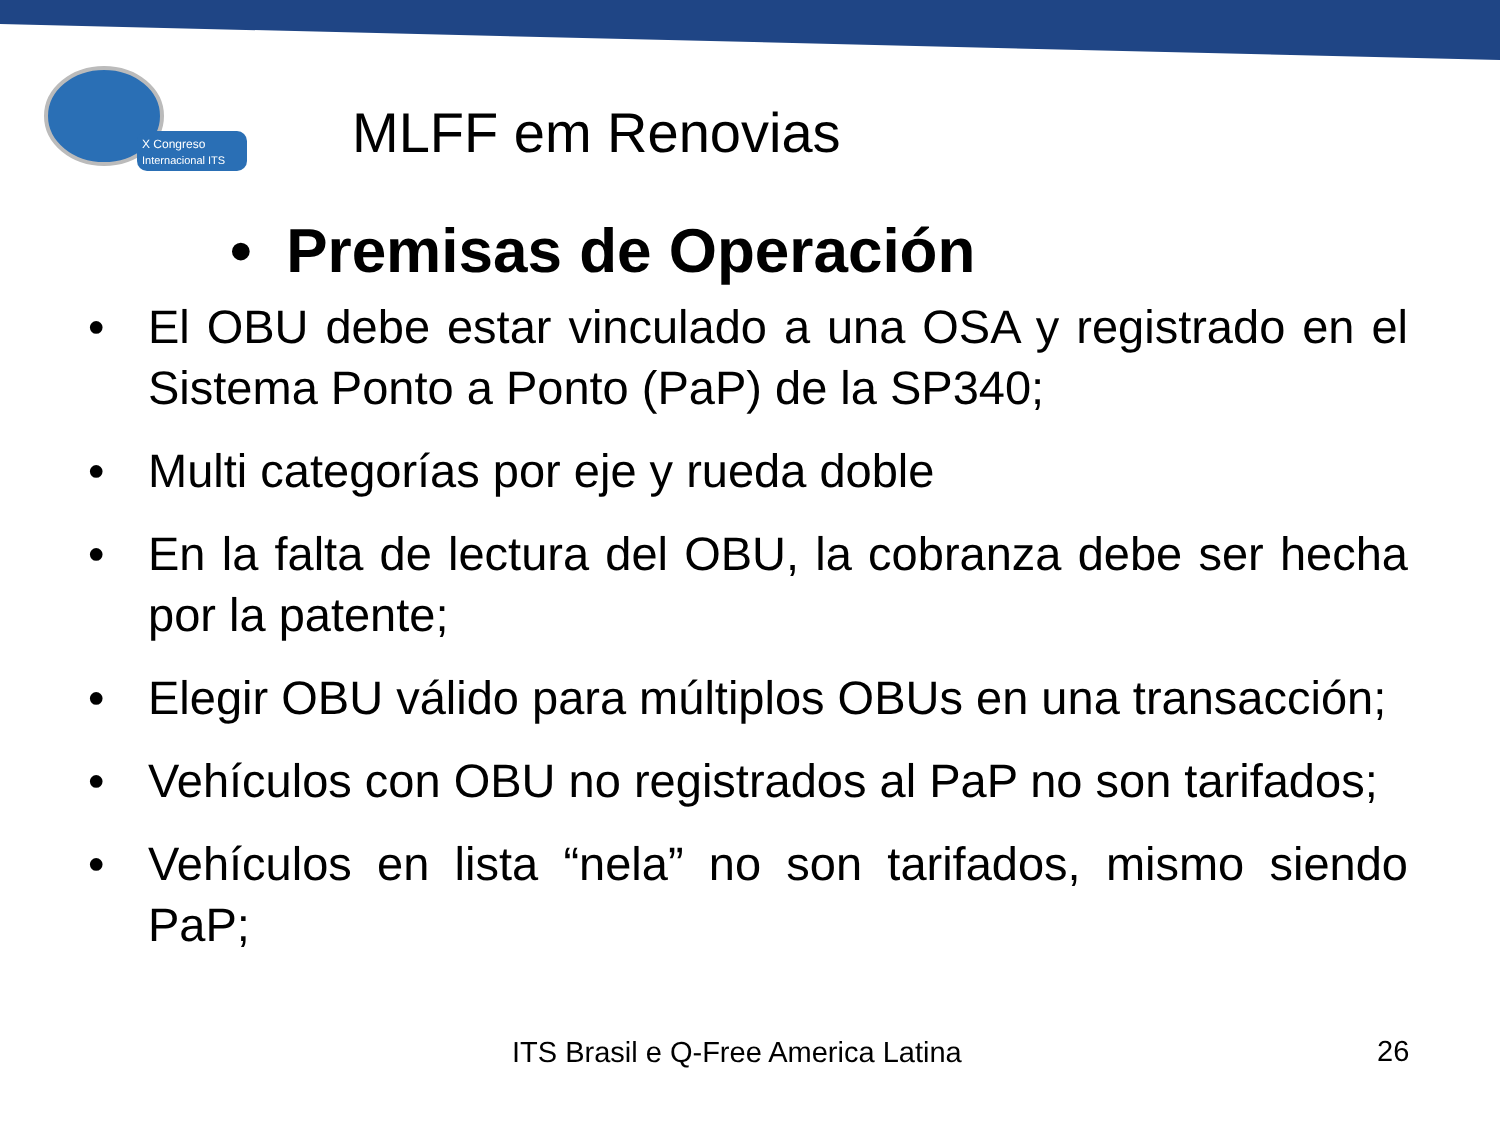X Congreso
Internacional ITS
MLFF em Renovias
• Premisas de Operación
• El OBU debe estar vinculado a una OSA y registrado en el Sistema Ponto a Ponto (PaP) de la SP340;
• Multi categorías por eje y rueda doble
• En la falta de lectura del OBU, la cobranza debe ser hecha por la patente;
• Elegir OBU válido para múltiplos OBUs en una transacción;
• Vehículos con OBU no registrados al PaP no son tarifados;
• Vehículos en lista “nela” no son tarifados, mismo siendo PaP;
ITS Brasil e Q-Free America Latina
26